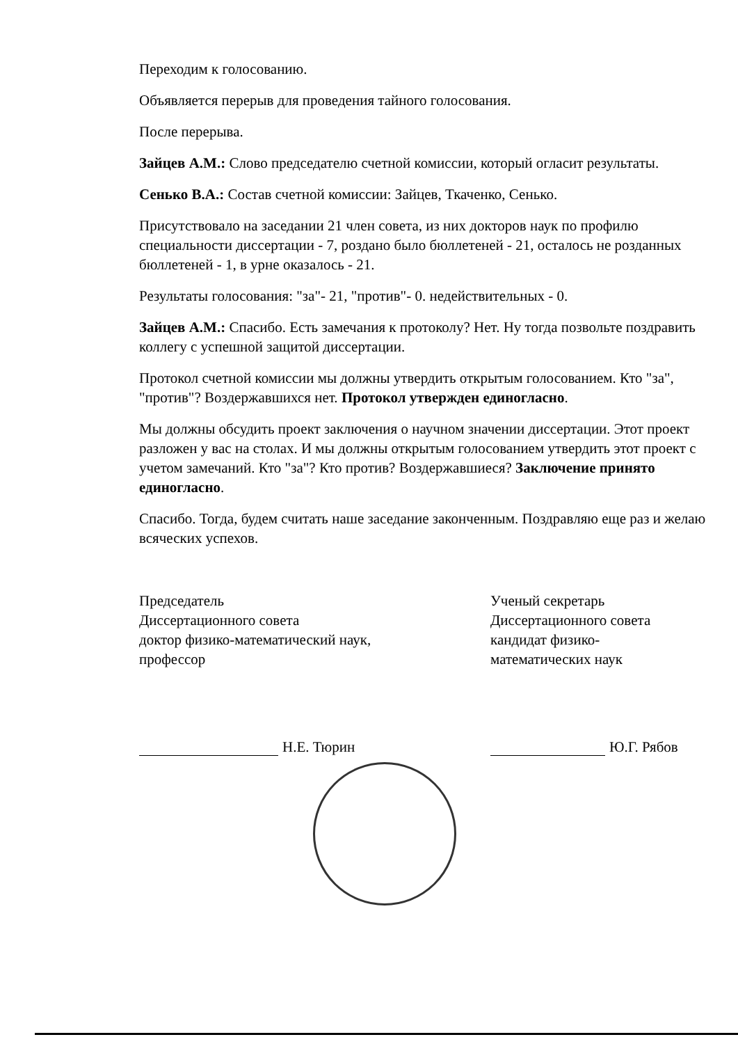Переходим к голосованию.
Объявляется перерыв для проведения тайного голосования.
После перерыва.
Зайцев А.М.: Слово председателю счетной комиссии, который огласит результаты.
Сенько В.А.: Состав счетной комиссии: Зайцев, Ткаченко, Сенько.
Присутствовало на заседании 21 член совета, из них докторов наук по профилю специальности диссертации - 7, роздано было бюллетеней - 21, осталось не розданных бюллетеней - 1, в урне оказалось - 21.
Результаты голосования: "за"- 21, "против"- 0. недействительных - 0.
Зайцев А.М.: Спасибо. Есть замечания к протоколу? Нет. Ну тогда позвольте поздравить коллегу с успешной защитой диссертации.
Протокол счетной комиссии мы должны утвердить открытым голосованием. Кто "за", "против"? Воздержавшихся нет. Протокол утвержден единогласно.
Мы должны обсудить проект заключения о научном значении диссертации. Этот проект разложен у вас на столах. И мы должны открытым голосованием утвердить этот проект с учетом замечаний. Кто "за"? Кто против? Воздержавшиеся? Заключение принято единогласно.
Спасибо. Тогда, будем считать наше заседание законченным. Поздравляю еще раз и желаю всяческих успехов.
Председатель
Диссертационного совета
доктор физико-математический наук,
профессор
Ученый секретарь
Диссертационного совета
кандидат физико-
математических наук
Н.Е. Тюрин Ю.Г. Рябов